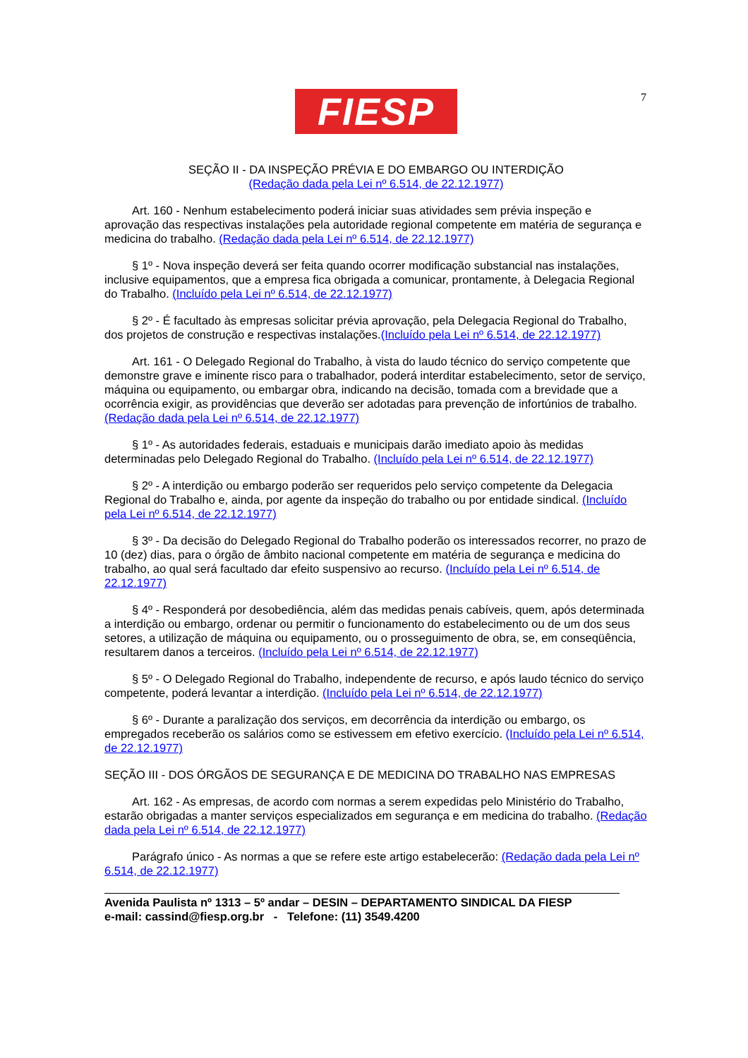FIESP 7
SEÇÃO II - DA INSPEÇÃO PRÉVIA E DO EMBARGO OU INTERDIÇÃO
(Redação dada pela Lei nº 6.514, de 22.12.1977)
Art. 160 - Nenhum estabelecimento poderá iniciar suas atividades sem prévia inspeção e aprovação das respectivas instalações pela autoridade regional competente em matéria de segurança e medicina do trabalho. (Redação dada pela Lei nº 6.514, de 22.12.1977)
§ 1º - Nova inspeção deverá ser feita quando ocorrer modificação substancial nas instalações, inclusive equipamentos, que a empresa fica obrigada a comunicar, prontamente, à Delegacia Regional do Trabalho. (Incluído pela Lei nº 6.514, de 22.12.1977)
§ 2º - É facultado às empresas solicitar prévia aprovação, pela Delegacia Regional do Trabalho, dos projetos de construção e respectivas instalações.(Incluído pela Lei nº 6.514, de 22.12.1977)
Art. 161 - O Delegado Regional do Trabalho, à vista do laudo técnico do serviço competente que demonstre grave e iminente risco para o trabalhador, poderá interditar estabelecimento, setor de serviço, máquina ou equipamento, ou embargar obra, indicando na decisão, tomada com a brevidade que a ocorrência exigir, as providências que deverão ser adotadas para prevenção de infortúnios de trabalho. (Redação dada pela Lei nº 6.514, de 22.12.1977)
§ 1º - As autoridades federais, estaduais e municipais darão imediato apoio às medidas determinadas pelo Delegado Regional do Trabalho. (Incluído pela Lei nº 6.514, de 22.12.1977)
§ 2º - A interdição ou embargo poderão ser requeridos pelo serviço competente da Delegacia Regional do Trabalho e, ainda, por agente da inspeção do trabalho ou por entidade sindical. (Incluído pela Lei nº 6.514, de 22.12.1977)
§ 3º - Da decisão do Delegado Regional do Trabalho poderão os interessados recorrer, no prazo de 10 (dez) dias, para o órgão de âmbito nacional competente em matéria de segurança e medicina do trabalho, ao qual será facultado dar efeito suspensivo ao recurso. (Incluído pela Lei nº 6.514, de 22.12.1977)
§ 4º - Responderá por desobediência, além das medidas penais cabíveis, quem, após determinada a interdição ou embargo, ordenar ou permitir o funcionamento do estabelecimento ou de um dos seus setores, a utilização de máquina ou equipamento, ou o prosseguimento de obra, se, em conseqüência, resultarem danos a terceiros. (Incluído pela Lei nº 6.514, de 22.12.1977)
§ 5º - O Delegado Regional do Trabalho, independente de recurso, e após laudo técnico do serviço competente, poderá levantar a interdição. (Incluído pela Lei nº 6.514, de 22.12.1977)
§ 6º - Durante a paralização dos serviços, em decorrência da interdição ou embargo, os empregados receberão os salários como se estivessem em efetivo exercício. (Incluído pela Lei nº 6.514, de 22.12.1977)
SEÇÃO III - DOS ÓRGÃOS DE SEGURANÇA E DE MEDICINA DO TRABALHO NAS EMPRESAS
Art. 162 - As empresas, de acordo com normas a serem expedidas pelo Ministério do Trabalho, estarão obrigadas a manter serviços especializados em segurança e em medicina do trabalho. (Redação dada pela Lei nº 6.514, de 22.12.1977)
Parágrafo único - As normas a que se refere este artigo estabelecerão: (Redação dada pela Lei nº 6.514, de 22.12.1977)
Avenida Paulista nº 1313 – 5º andar – DESIN – DEPARTAMENTO SINDICAL DA FIESP
e-mail: cassind@fiesp.org.br - Telefone: (11) 3549.4200